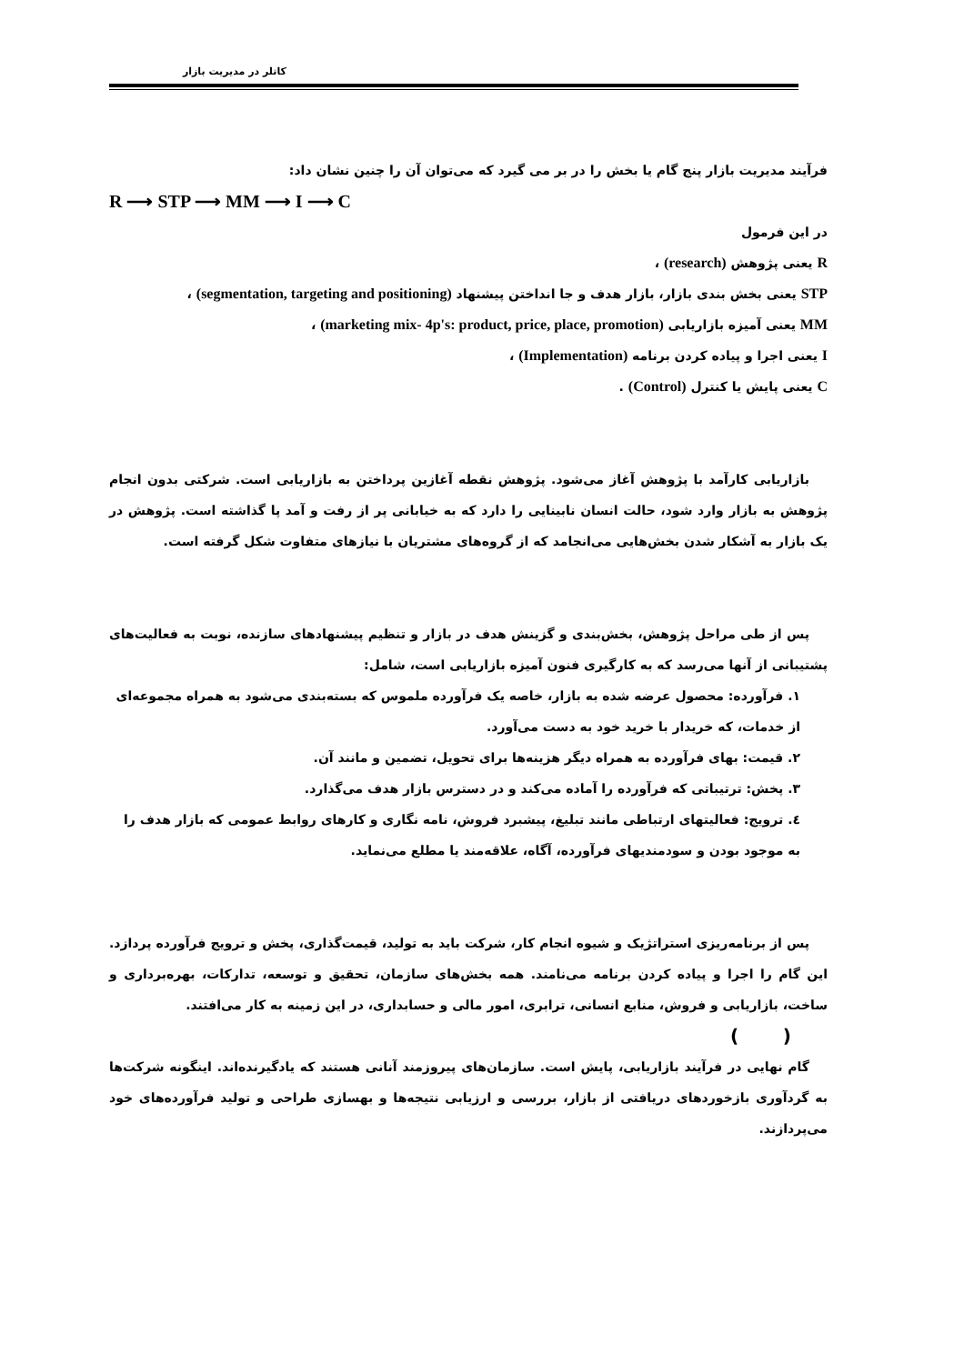کاتلر در مدیریت بازار
فرآیند مدیریت بازار پنج گام یا بخش را در بر می گیرد که می‌توان آن را چنین نشان داد:
R ⟶ STP ⟶ MM ⟶ I ⟶ C
در این فرمول
R یعنی پژوهش (research) ،
STP یعنی بخش بندی بازار، بازار هدف و جا انداختن پیشنهاد (segmentation, targeting and positioning) ،
MM یعنی آمیزه بازاریابی (marketing mix- 4p's: product, price, place, promotion) ،
I یعنی اجرا و پیاده کردن برنامه (Implementation) ،
C یعنی پایش یا کنترل (Control) .
بازاریابی کارآمد با پژوهش آغاز می‌شود. پژوهش نقطه آغازین پرداختن به بازاریابی است. شرکتی بدون انجام پژوهش به بازار وارد شود، حالت انسان نابینایی را دارد که به خیابانی پر از رفت و آمد پا گذاشته است. پژوهش در یک بازار به آشکار شدن بخش‌هایی می‌انجامد که از گروه‌های مشتریان با نیازهای متفاوت شکل گرفته است.
پس از طی مراحل پژوهش، بخش‌بندی و گزینش هدف در بازار و تنظیم پیشنهادهای سازنده، نوبت به فعالیت‌های پشتیبانی از آنها می‌رسد که به کارگیری فنون آمیزه بازاریابی است، شامل:
۱. فرآورده: محصول عرضه شده به بازار، خاصه یک فرآورده ملموس که بسته‌بندی می‌شود به همراه مجموعه‌ای از خدمات، که خریدار با خرید خود به دست می‌آورد.
۲. قیمت: بهای فرآورده به همراه دیگر هزینه‌ها برای تحویل، تضمین و مانند آن.
۳. پخش: ترتیباتی که فرآورده را آماده می‌کند و در دسترس بازار هدف می‌گذارد.
٤. ترویج: فعالیتهای ارتباطی مانند تبلیغ، پیشبرد فروش، نامه نگاری و کارهای روابط عمومی که بازار هدف را به موجود بودن و سودمندیهای فرآورده، آگاه، علاقه‌مند یا مطلع می‌نماید.
پس از برنامه‌ریزی استراتژیک و شیوه انجام کار، شرکت باید به تولید، قیمت‌گذاری، پخش و ترویج فرآورده پردازد. این گام را اجرا و پیاده کردن برنامه می‌نامند. همه بخش‌های سازمان، تحقیق و توسعه، تدارکات، بهره‌برداری و ساخت، بازاریابی و فروش، منابع انسانی، ترابری، امور مالی و حسابداری، در این زمینه به کار می‌افتند.
( )
گام نهایی در فرآیند بازاریابی، پایش است. سازمان‌های پیروزمند آنانی هستند که یادگیرنده‌اند. اینگونه شرکت‌ها به گردآوری بازخوردهای دریافتی از بازار، بررسی و ارزیابی نتیجه‌ها و بهسازی طراحی و تولید فرآورده‌های خود می‌پردازند.